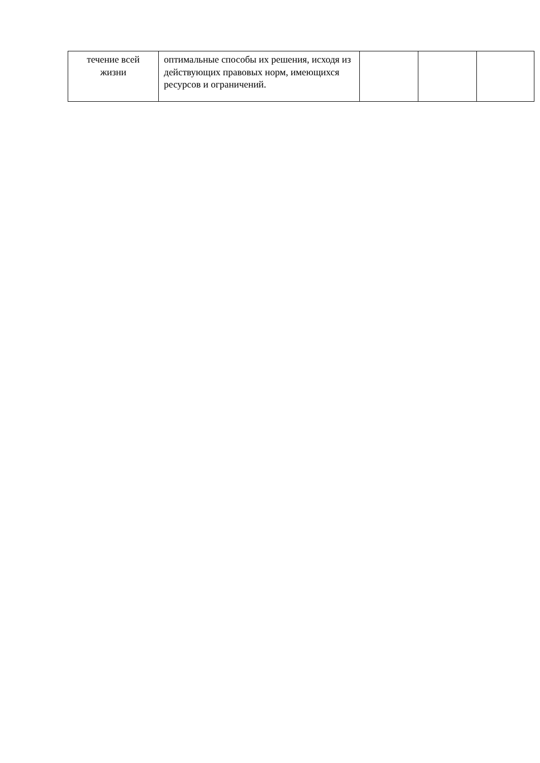| течение всей жизни | оптимальные способы их решения, исходя из действующих правовых норм, имеющихся ресурсов и ограничений. | | | |